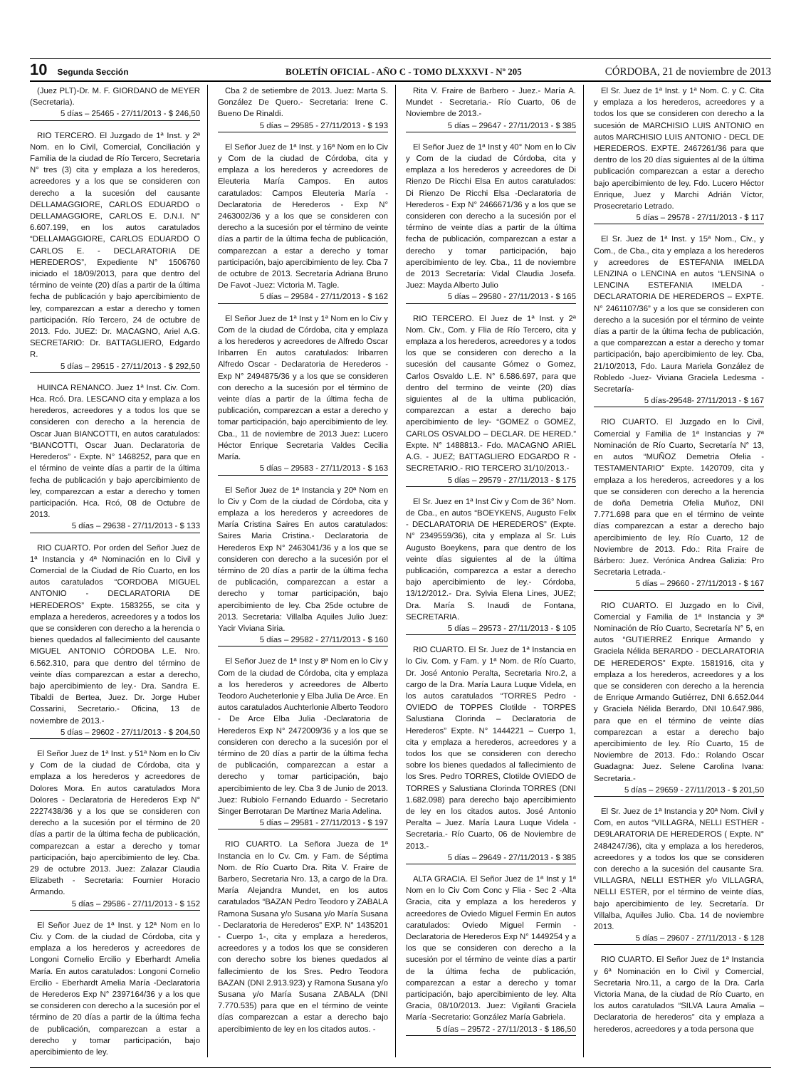10 Segunda Sección BOLETÍN OFICIAL - AÑO C - TOMO DLXXXVI - Nº 205 CÓRDOBA, 21 de noviembre de 2013
(Juez PLT)-Dr. M. F. GIORDANO de MEYER (Secretaria).
5 días – 25465 - 27/11/2013 - $ 246,50
RIO TERCERO. El Juzgado de 1ª Inst. y 2ª Nom. en lo Civil, Comercial, Conciliación y Familia de la ciudad de Río Tercero, Secretaria N° tres (3) cita y emplaza a los herederos, acreedores y a los que se consideren con derecho a la sucesión del causante DELLAMAGGIORE, CARLOS EDUARDO o DELLAMAGGIORE, CARLOS E. D.N.I. N° 6.607.199, en los autos caratulados “DELLAMAGGIORE, CARLOS EDUARDO O CARLOS E. - DECLARATORIA DE HEREDEROS”, Expediente N° 1506760 iniciado el 18/09/2013, para que dentro del término de veinte (20) días a partir de la última fecha de publicación y bajo apercibimiento de ley, comparezcan a estar a derecho y tomen participación. Río Tercero, 24 de octubre de 2013. Fdo. JUEZ: Dr. MACAGNO, Ariel A.G. SECRETARIO: Dr. BATTAGLIERO, Edgardo R.
5 días – 29515 - 27/11/2013 - $ 292,50
HUINCA RENANCO. Juez 1ª Inst. Civ. Com. Hca. Rcó. Dra. LESCANO cita y emplaza a los herederos, acreedores y a todos los que se consideren con derecho a la herencia de Oscar Juan BIANCOTTI, en autos caratulados: “BIANCOTTI, Oscar Juan. Declaratoria de Herederos” - Expte. N° 1468252, para que en el término de veinte días a partir de la última fecha de publicación y bajo apercibimiento de ley, comparezcan a estar a derecho y tomen participación. Hca. Rcó, 08 de Octubre de 2013.
5 días – 29638 - 27/11/2013 - $ 133
RIO CUARTO. Por orden del Señor Juez de 1ª Instancia y 4ª Nominación en lo Civil y Comercial de la Ciudad de Río Cuarto, en los autos caratulados “CORDOBA MIGUEL ANTONIO - DECLARATORIA DE HEREDEROS” Expte. 1583255, se cita y emplaza a herederos, acreedores y a todos los que se consideren con derecho a la herencia o bienes quedados al fallecimiento del causante MIGUEL ANTONIO CÓRDOBA L.E. Nro. 6.562.310, para que dentro del término de veinte días comparezcan a estar a derecho, bajo apercibimiento de ley.- Dra. Sandra E. Tibaldi de Bertea, Juez. Dr. Jorge Huber Cossarini, Secretario.- Oficina, 13 de noviembre de 2013.-
5 días – 29602 - 27/11/2013 - $ 204,50
El Señor Juez de 1ª Inst. y 51ª Nom en lo Civ y Com de la ciudad de Córdoba, cita y emplaza a los herederos y acreedores de Dolores Mora. En autos caratulados Mora Dolores - Declaratoria de Herederos Exp N° 2227438/36 y a los que se consideren con derecho a la sucesión por el término de 20 días a partir de la última fecha de publicación, comparezcan a estar a derecho y tomar participación, bajo apercibimiento de ley. Cba. 29 de octubre 2013. Juez: Zalazar Claudia Elizabeth - Secretaria: Fournier Horacio Armando.
5 días – 29586 - 27/11/2013 - $ 152
El Señor Juez de 1ª Inst. y 12ª Nom en lo Civ. y Com. de la ciudad de Córdoba, cita y emplaza a los herederos y acreedores de Longoni Cornelio Ercilio y Eberhardt Amelia María. En autos caratulados: Longoni Cornelio Ercilio - Eberhardt Amelia María -Declaratoria de Herederos Exp N° 2397164/36 y a los que se consideren con derecho a la sucesión por el término de 20 días a partir de la última fecha de publicación, comparezcan a estar a derecho y tomar participación, bajo apercibimiento de ley.
Cba 2 de setiembre de 2013. Juez: Marta S. González De Quero.- Secretaria: Irene C. Bueno De Rinaldi.
5 días – 29585 - 27/11/2013 - $ 193
El Señor Juez de 1ª Inst. y 16ª Nom en lo Civ y Com de la ciudad de Córdoba, cita y emplaza a los herederos y acreedores de Eleuteria María Campos. En autos caratulados: Campos Eleuteria María -Declaratoria de Herederos - Exp N° 2463002/36 y a los que se consideren con derecho a la sucesión por el término de veinte días a partir de la última fecha de publicación, comparezcan a estar a derecho y tomar participación, bajo apercibimiento de ley. Cba 7 de octubre de 2013. Secretaría Adriana Bruno De Favot -Juez: Victoria M. Tagle.
5 días – 29584 - 27/11/2013 - $ 162
El Señor Juez de 1ª Inst y 1ª Nom en lo Civ y Com de la ciudad de Córdoba, cita y emplaza a los herederos y acreedores de Alfredo Oscar Iribarren En autos caratulados: Iribarren Alfredo Oscar - Declaratoria de Herederos - Exp N° 2494875/36 y a los que se consideren con derecho a la sucesión por el término de veinte días a partir de la última fecha de publicación, comparezcan a estar a derecho y tomar participación, bajo apercibimiento de ley. Cba., 11 de noviembre de 2013 Juez: Lucero Héctor Enrique Secretaria Valdes Cecilia María.
5 días – 29583 - 27/11/2013 - $ 163
El Señor Juez de 1ª Instancia y 20ª Nom en lo Civ y Com de la ciudad de Córdoba, cita y emplaza a los herederos y acreedores de María Cristina Saires En autos caratulados: Saires Maria Cristina.- Declaratoria de Herederos Exp N° 2463041/36 y a los que se consideren con derecho a la sucesión por el término de 20 días a partir de la última fecha de publicación, comparezcan a estar a derecho y tomar participación, bajo apercibimiento de ley. Cba 25de octubre de 2013. Secretaria: Villalba Aquiles Julio Juez: Yacir Viviana Siria.
5 días – 29582 - 27/11/2013 - $ 160
El Señor Juez de 1ª Inst y 8ª Nom en lo Civ y Com de la ciudad de Córdoba, cita y emplaza a los herederos y acreedores de Alberto Teodoro Aucheterlonie y Elba Julia De Arce. En autos caratulados Auchterlonie Alberto Teodoro - De Arce Elba Julia -Declaratoria de Herederos Exp N° 2472009/36 y a los que se consideren con derecho a la sucesión por el término de 20 días a partir de la última fecha de publicación, comparezcan a estar a derecho y tomar participación, bajo apercibimiento de ley. Cba 3 de Junio de 2013. Juez: Rubiolo Fernando Eduardo - Secretario Singer Berrotaran De Martinez Maria Adelina.
5 días – 29581 - 27/11/2013 - $ 197
RIO CUARTO. La Señora Jueza de 1ª Instancia en lo Cv. Cm. y Fam. de Séptima Nom. de Río Cuarto Dra. Rita V. Fraire de Barbero, Secretaria Nro. 13, a cargo de la Dra. María Alejandra Mundet, en los autos caratulados “BAZAN Pedro Teodoro y ZABALA Ramona Susana y/o Susana y/o María Susana - Declaratoria de Herederos” EXP. N° 1435201 - Cuerpo 1-, cita y emplaza a herederos, acreedores y a todos los que se consideren con derecho sobre los bienes quedados al fallecimiento de los Sres. Pedro Teodora BAZAN (DNI 2.913.923) y Ramona Susana y/o Susana y/o María Susana ZABALA (DNI 7.770.535) para que en el término de veinte días comparezcan a estar a derecho bajo apercibimiento de ley en los citados autos. -
Rita V. Fraire de Barbero - Juez.- María A. Mundet - Secretaria.- Río Cuarto, 06 de Noviembre de 2013.-
5 días – 29647 - 27/11/2013 - $ 385
El Señor Juez de 1ª Inst y 40° Nom en lo Civ y Com de la ciudad de Córdoba, cita y emplaza a los herederos y acreedores de Di Rienzo De Ricchi Elsa En autos caratulados: Di Rienzo De Ricchi Elsa -Declaratoria de Herederos - Exp N° 2466671/36 y a los que se consideren con derecho a la sucesión por el término de veinte días a partir de la última fecha de publicación, comparezcan a estar a derecho y tomar participación, bajo apercibimiento de ley. Cba., 11 de noviembre de 2013 Secretaría: Vidal Claudia Josefa. Juez: Mayda Alberto Julio
5 días – 29580 - 27/11/2013 - $ 165
RIO TERCERO. El Juez de 1ª Inst. y 2ª Nom. Civ., Com. y Flia de Río Tercero, cita y emplaza a los herederos, acreedores y a todos los que se consideren con derecho a la sucesión del causante Gómez o Gomez, Carlos Osvaldo L.E. N° 6.586.697, para que dentro del termino de veinte (20) días siguientes al de la ultima publicación, comparezcan a estar a derecho bajo apercibimiento de ley- “GOMEZ o GOMEZ, CARLOS OSVALDO – DECLAR. DE HERED.” Expte. N° 1488813.- Fdo. MACAGNO ARIEL A.G. - JUEZ; BATTAGLIERO EDGARDO R - SECRETARIO.- RIO TERCERO 31/10/2013.-
5 días – 29579 - 27/11/2013 - $ 175
El Sr. Juez en 1ª Inst Civ y Com de 36° Nom. de Cba., en autos “BOEYKENS, Augusto Felix - DECLARATORIA DE HEREDEROS” (Expte. N° 2349559/36), cita y emplaza al Sr. Luis Augusto Boeykens, para que dentro de los veinte días siguientes al de la última publicación, comparezca a estar a derecho bajo apercibimiento de ley.- Córdoba, 13/12/2012.- Dra. Sylvia Elena Lines, JUEZ; Dra. María S. Inaudi de Fontana, SECRETARIA.
5 días – 29573 - 27/11/2013 - $ 105
RIO CUARTO. El Sr. Juez de 1ª Instancia en lo Civ. Com. y Fam. y 1ª Nom. de Río Cuarto, Dr. José Antonio Peralta, Secretaria Nro.2, a cargo de la Dra. María Laura Luque Videla, en los autos caratulados “TORRES Pedro - OVIEDO de TOPPES Clotilde - TORPES Salustiana Clorinda – Declaratoria de Herederos” Expte. N° 1444221 – Cuerpo 1, cita y emplaza a herederos, acreedores y a todos los que se consideren con derecho sobre los bienes quedados al fallecimiento de los Sres. Pedro TORRES, Clotilde OVIEDO de TORRES y Salustiana Clorinda TORRES (DNI 1.682.098) para derecho bajo apercibimiento de ley en los citados autos. José Antonio Peralta – Juez. María Laura Luque Videla - Secretaria.- Río Cuarto, 06 de Noviembre de 2013.-
5 días – 29649 - 27/11/2013 - $ 385
ALTA GRACIA. El Señor Juez de 1ª Inst y 1ª Nom en lo Civ Com Conc y Flia - Sec 2 -Alta Gracia, cita y emplaza a los herederos y acreedores de Oviedo Miguel Fermin En autos caratulados: Oviedo Miguel Fermin - Declaratoria de Herederos Exp N° 1449254 y a los que se consideren con derecho a la sucesión por el término de veinte días a partir de la última fecha de publicación, comparezcan a estar a derecho y tomar participación, bajo apercibimiento de ley. Alta Gracia, 08/10/2013. Juez: Vigilanti Graciela María -Secretario: González María Gabriela.
5 días – 29572 - 27/11/2013 - $ 186,50
El Sr. Juez de 1ª Inst. y 1ª Nom. C. y C. Cita y emplaza a los herederos, acreedores y a todos los que se consideren con derecho a la sucesión de MARCHISIO LUIS ANTONIO en autos MARCHISIO LUIS ANTONIO - DECL DE HEREDEROS. EXPTE. 2467261/36 para que dentro de los 20 días siguientes al de la última publicación comparezcan a estar a derecho bajo apercibimiento de ley. Fdo. Lucero Héctor Enrique, Juez y Marchi Adrián Víctor, Prosecretario Letrado.
5 días – 29578 - 27/11/2013 - $ 117
El Sr. Juez de 1ª Inst. y 15ª Nom., Civ., y Com., de Cba., cita y emplaza a los herederos y acreedores de ESTEFANIA IMELDA LENZINA o LENCINA en autos “LENSINA o LENCINA ESTEFANIA IMELDA - DECLARATORIA DE HEREDEROS – EXPTE. N° 2461107/36” y a los que se consideren con derecho a la sucesión por el término de veinte días a partir de la última fecha de publicación, a que comparezcan a estar a derecho y tomar participación, bajo apercibimiento de ley. Cba, 21/10/2013, Fdo. Laura Mariela González de Robledo -Juez- Viviana Graciela Ledesma -Secretaría-
5 días-29548- 27/11/2013 - $ 167
RIO CUARTO. El Juzgado en lo Civil, Comercial y Familia de 1ª Instancias y 7ª Nominación de Río Cuarto, Secretaría N° 13, en autos “MUÑOZ Demetria Ofelia - TESTAMENTARIO” Expte. 1420709, cita y emplaza a los herederos, acreedores y a los que se consideren con derecho a la herencia de doña Demetria Ofelia Muñoz, DNI 7.771.698 para que en el término de veinte días comparezcan a estar a derecho bajo apercibimiento de ley. Río Cuarto, 12 de Noviembre de 2013. Fdo.: Rita Fraire de Bárbero: Juez. Verónica Andrea Galizia: Pro Secretaria Letrada.-
5 días – 29660 - 27/11/2013 - $ 167
RIO CUARTO. El Juzgado en lo Civil, Comercial y Familia de 1ª Instancia y 3ª Nominación de Río Cuarto, Secretaría N° 5, en autos “GUTIERREZ Enrique Armando y Graciela Nélida BERARDO - DECLARATORIA DE HEREDEROS” Expte. 1581916, cita y emplaza a los herederos, acreedores y a los que se consideren con derecho a la herencia de Enrique Armando Gutiérrez, DNI 6.652.044 y Graciela Nélida Berardo, DNI 10.647.986, para que en el término de veinte días comparezcan a estar a derecho bajo apercibimiento de ley. Río Cuarto, 15 de Noviembre de 2013. Fdo.: Rolando Oscar Guadagna: Juez. Selene Carolina Ivana: Secretaria.-
5 días – 29659 - 27/11/2013 - $ 201,50
El Sr. Juez de 1ª Instancia y 20ª Nom. Civil y Com, en autos “VILLAGRA, NELLI ESTHER - DE9LARATORIA DE HEREDEROS ( Expte. N° 2484247/36), cita y emplaza a los herederos, acreedores y a todos los que se consideren con derecho a la sucesión del causante Sra. VILLAGRA, NELLI ESTHER y/o VILLAGRA, NELLI ESTER, por el término de veinte días, bajo apercibimiento de ley. Secretaría. Dr Villalba, Aquiles Julio. Cba. 14 de noviembre 2013.
5 días – 29607 - 27/11/2013 - $ 128
RIO CUARTO. El Señor Juez de 1ª Instancia y 6ª Nominación en lo Civil y Comercial, Secretaria Nro.11, a cargo de la Dra. Carla Victoria Mana, de la ciudad de Río Cuarto, en los autos caratulados “SILVA Laura Amalia – Declaratoria de herederos” cita y emplaza a herederos, acreedores y a toda persona que